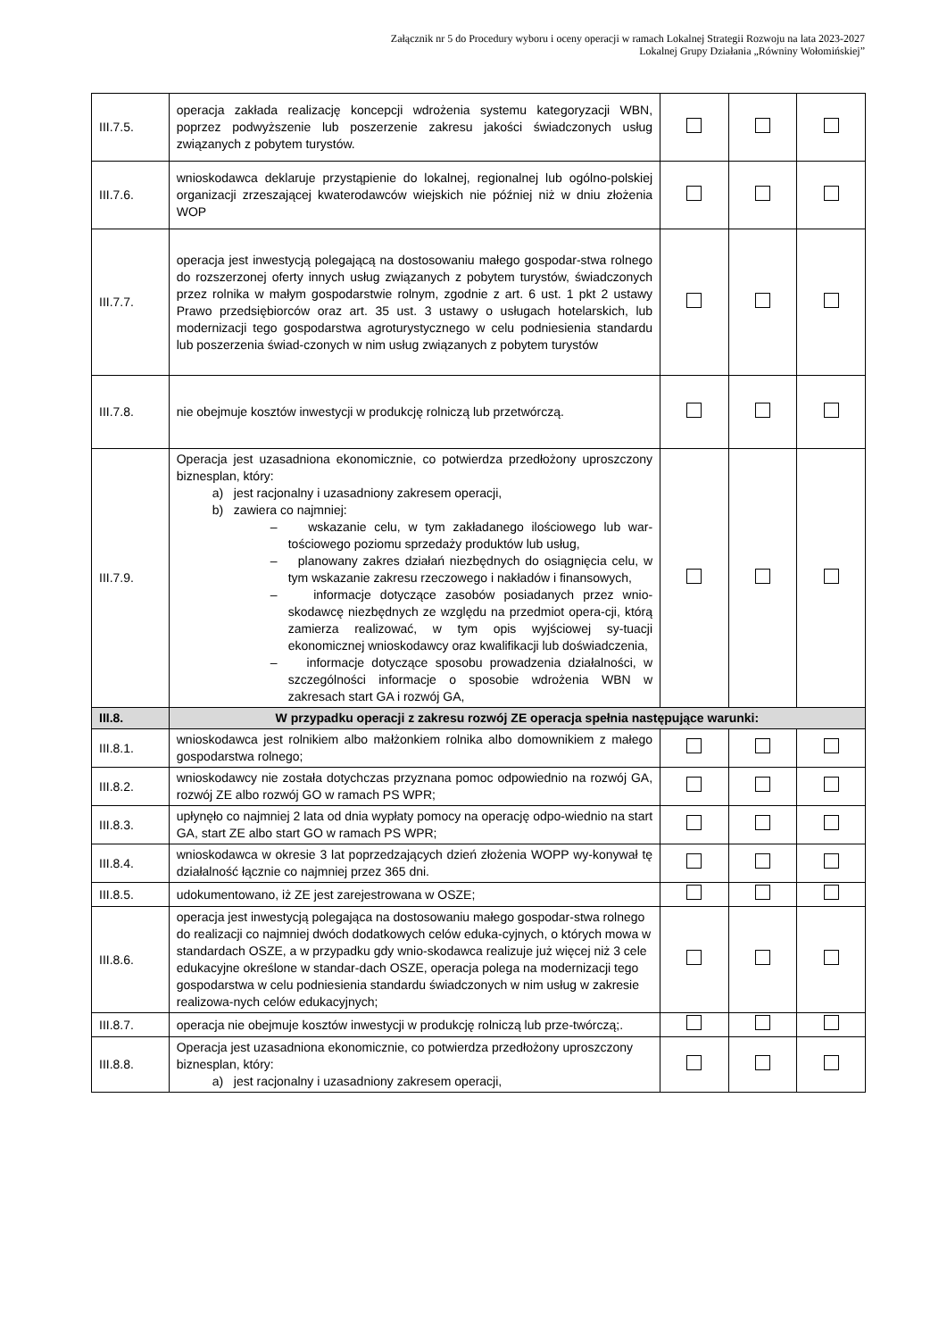Załącznik nr 5 do Procedury wyboru i oceny operacji w ramach Lokalnej Strategii Rozwoju na lata 2023-2027
Lokalnej Grupy Działania „Równiny Wołomińskiej”
| III.7.5. | operacja zakłada realizację koncepcji wdrożenia systemu kategoryzacji WBN, poprzez podwyższenie lub poszerzenie zakresu jakości świadczonych usług związanych z pobytem turystów. | | | |
| III.7.6. | wnioskodawca deklaruje przystąpienie do lokalnej, regionalnej lub ogólno-polskiej organizacji zrzeszającej kwaterodawców wiejskich nie później niż w dniu złożenia WOP | | | |
| III.7.7. | operacja jest inwestycją polegającą na dostosowaniu małego gospodar-stwa rolnego do rozszerzonej oferty innych usług związanych z pobytem turystów, świadczonych przez rolnika w małym gospodarstwie rolnym, zgodnie z art. 6 ust. 1 pkt 2 ustawy Prawo przedsiębiorców oraz art. 35 ust. 3 ustawy o usługach hotelarskich, lub modernizacji tego gospodarstwa agroturystycznego w celu podniesienia standardu lub poszerzenia świad-czonych w nim usług związanych z pobytem turystów | | | |
| III.7.8. | nie obejmuje kosztów inwestycji w produkcję rolniczą lub przetwórczą. | | | |
| III.7.9. | Operacja jest uzasadniona ekonomicznie, co potwierdza przedłożony uproszczony biznesplan, który: a) jest racjonalny i uzasadniony zakresem operacji, b) zawiera co najmniej: – wskazanie celu, w tym zakładanego ilościowego lub war-tościowego poziomu sprzedaży produktów lub usług, – planowany zakres działań niezbędnych do osiągnięcia celu, w tym wskazanie zakresu rzeczowego i nakładów i finansowych, – informacje dotyczące zasobów posiadanych przez wnio-skodawcę niezbędnych ze względu na przedmiot opera-cji, którą zamierza realizować, w tym opis wyjściowej sy-tuacji ekonomicznej wnioskodawcy oraz kwalifikacji lub doświadczenia, – informacje dotyczące sposobu prowadzenia działalności, w szczególności informacje o sposobie wdrożenia WBN w zakresach start GA i rozwój GA, | | | |
| III.8. | W przypadku operacji z zakresu rozwój ZE operacja spełnia następujące warunki: | | | |
| III.8.1. | wnioskodawca jest rolnikiem albo małżonkiem rolnika albo domownikiem z małego gospodarstwa rolnego; | | | |
| III.8.2. | wnioskodawcy nie została dotychczas przyznana pomoc odpowiednio na rozwój GA, rozwój ZE albo rozwój GO w ramach PS WPR; | | | |
| III.8.3. | upłynęło co najmniej 2 lata od dnia wypłaty pomocy na operację odpo-wiednio na start GA, start ZE albo start GO w ramach PS WPR; | | | |
| III.8.4. | wnioskodawca w okresie 3 lat poprzedzających dzień złożenia WOPP wy-konywał tę działalność łącznie co najmniej przez 365 dni. | | | |
| III.8.5. | udokumentowano, iż ZE jest zarejestrowana w OSZE; | | | |
| III.8.6. | operacja jest inwestycją polegająca na dostosowaniu małego gospodar-stwa rolnego do realizacji co najmniej dwóch dodatkowych celów eduka-cyjnych, o których mowa w standardach OSZE, a w przypadku gdy wnio-skodawca realizuje już więcej niż 3 cele edukacyjne określone w standar-dach OSZE, operacja polega na modernizacji tego gospodarstwa w celu podniesienia standardu świadczonych w nim usług w zakresie realizowa-nych celów edukacyjnych; | | | |
| III.8.7. | operacja nie obejmuje kosztów inwestycji w produkcję rolniczą lub prze-twórczą;. | | | |
| III.8.8. | Operacja jest uzasadniona ekonomicznie, co potwierdza przedłożony uproszczony biznesplan, który: a) jest racjonalny i uzasadniony zakresem operacji, | | | |